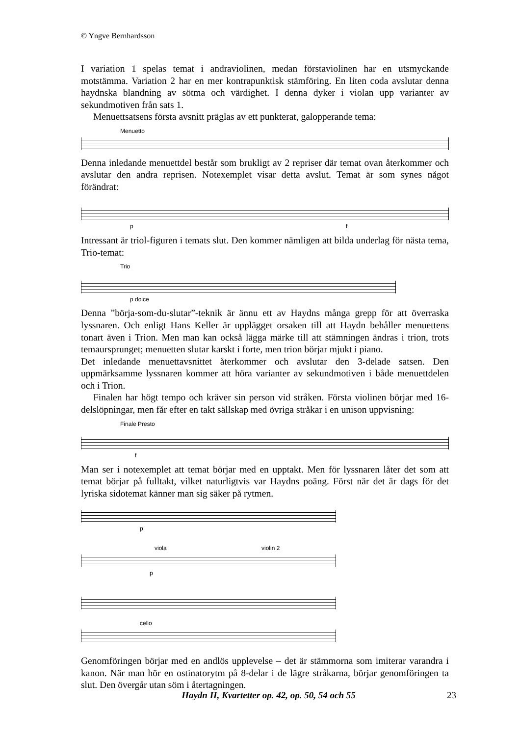© Yngve Bernhardsson
I variation 1 spelas temat i andraviolinen, medan förstaviolinen har en utsmyckande motstämma. Variation 2 har en mer kontrapunktisk stämföring. En liten coda avslutar denna haydnska blandning av sötma och värdighet. I denna dyker i violan upp varianter av sekundmotiven från sats 1.
Menuettsatsens första avsnitt präglas av ett punkterat, galopperande tema:
Menuetto
Denna inledande menuettdel består som brukligt av 2 repriser där temat ovan återkommer och avslutar den andra reprisen. Notexemplet visar detta avslut. Temat är som synes något förändrat:
p f
Intressant är triol-figuren i temats slut. Den kommer nämligen att bilda underlag för nästa tema, Trio-temat:
Trio
p dolce
Denna ”börja-som-du-slutar”-teknik är ännu ett av Haydns många grepp för att överraska lyssnaren. Och enligt Hans Keller är upplägget orsaken till att Haydn behåller menuettens tonart även i Trion. Men man kan också lägga märke till att stämningen ändras i trion, trots temaursprunget; menuetten slutar karskt i forte, men trion börjar mjukt i piano.
Det inledande menuettavsnittet återkommer och avslutar den 3-delade satsen. Den uppmärksamme lyssnaren kommer att höra varianter av sekundmotiven i både menuettdelen och i Trion.
Finalen har högt tempo och kräver sin person vid stråken. Första violinen börjar med 16-delslöpningar, men får efter en takt sällskap med övriga stråkar i en unison uppvisning:
Finale Presto
f
Man ser i notexemplet att temat börjar med en upptakt. Men för lyssnaren låter det som att temat börjar på fulltakt, vilket naturligtvis var Haydns poäng. Först när det är dags för det lyriska sidotemat känner man sig säker på rytmen.
p
viola violin 2
p
cello
Genomföringen börjar med en andlös upplevelse – det är stämmorna som imiterar varandra i kanon. När man hör en ostinatorytm på 8-delar i de lägre stråkarna, börjar genomföringen ta slut. Den övergår utan söm i återtagningen.
Haydn II, Kvartetter op. 42, op. 50, 54 och 55 23